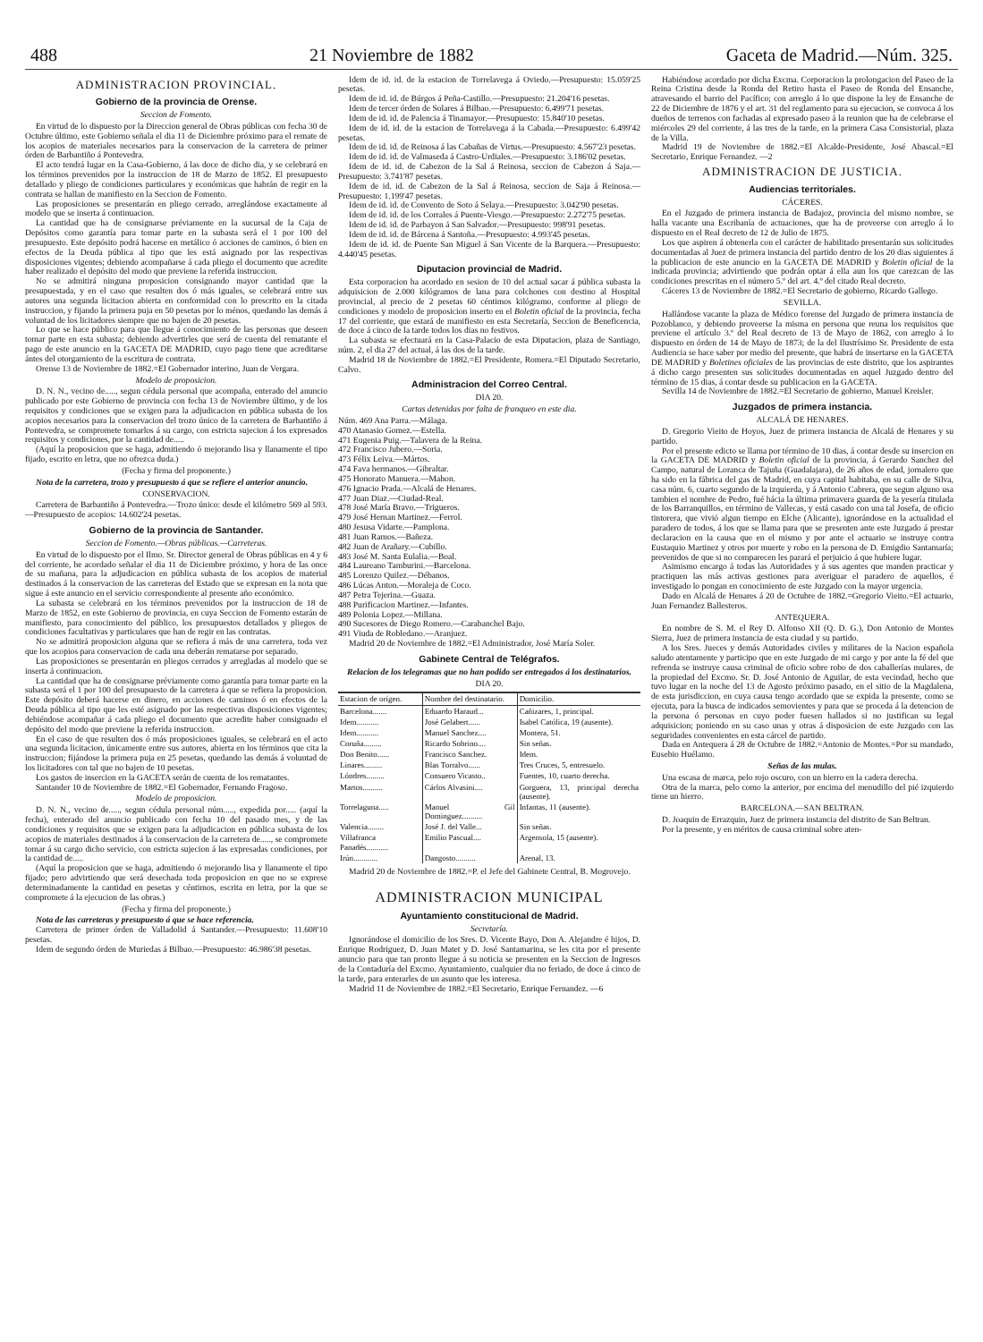488 21 Noviembre de 1882 Gaceta de Madrid.—Núm. 325.
ADMINISTRACION PROVINCIAL.
Gobierno de la provincia de Orense.
Seccion de Fomento.
En virtud de lo dispuesto por la Direccion general de Obras públicas con fecha 30 de Octubre último, este Gobierno señala el dia 11 de Diciembre próximo para el remate de los acopios de materiales necesarios para la conservacion de la carretera de primer órden de Barbantiño á Pontevedra.
El acto tendrá lugar en la Casa-Gobierno, á las doce de dicho dia, y se celebrará en los términos prevenidos por la instruccion de 18 de Marzo de 1852. El presupuesto detallado y pliego de condiciones particulares y económicas que habrán de regir en la contrata se hallan de manifiesto en la Seccion de Fomento.
Las proposiciones se presentarán en pliego cerrado, arreglándose exactamente al modelo que se inserta á continuacion.
La cantidad que ha de consignarse préviamente en la sucursal de la Caja de Depósitos como garantía para tomar parte en la subasta será el 1 por 100 del presupuesto. Este depósito podrá hacerse en metálico ó acciones de caminos, ó bien en efectos de la Deuda pública al tipo que les está asignado por las respectivas disposiciones vigentes; debiendo acompañarse á cada pliego el documento que acredite haber realizado el depósito del modo que previene la referida instruccion.
No se admitirá ninguna proposicion consignando mayor cantidad que la presupuestada, y en el caso que resulten dos ó más iguales, se celebrará entre sus autores una segunda licitacion abierta en conformidad con lo prescrito en la citada instruccion, y fijando la primera puja en 50 pesetas por lo ménos, quedando las demás á voluntad de los licitadores siempre que no bajen de 20 pesetas.
Lo que se hace público para que llegue á conocimiento de las personas que deseen tomar parte en esta subasta; debiendo advertirles que será de cuenta del rematante el pago de este anuncio en la GACETA DE MADRID, cuyo pago tiene que acreditarse ántes del otorgamiento de la escritura de contrata.
Orense 13 de Noviembre de 1882.=El Gobernador interino, Juan de Vergara.
Modelo de proposicion.
D. N. N., vecino de....., segun cédula personal que acompaña, enterado del anuncio publicado por este Gobierno de provincia con fecha 13 de Noviembre último, y de los requisitos y condiciones que se exigen para la adjudicacion en pública subasta de los acopios necesarios para la conservacion del trozo único de la carretera de Barbantiño á Pontevedra, se compromete tomarlos á su cargo, con estricta sujecion á los expresados requisitos y condiciones, por la cantidad de.....
(Aquí la proposicion que se haga, admitiendo ó mejorando lisa y llanamente el tipo fijado, escrito en letra, que no ofrezca duda.)
(Fecha y firma del proponente.)
Nota de la carretera, trozo y presupuesto á que se refiere el anterior anuncio.
CONSERVACION.
Carretera de Barbantiño á Pontevedra.—Trozo único: desde el kilómetro 569 al 593.—Presupuesto de acopios: 14.602'24 pesetas.
Gobierno de la provincia de Santander.
Seccion de Fomento.—Obras públicas.—Carreteras.
En virtud de lo dispuesto por el Ilmo. Sr. Director general de Obras públicas en 4 y 6 del corriente, he acordado señalar el dia 11 de Diciembre próximo, y hora de las once de su mañana, para la adjudicacion en pública subasta de los acopios de material destinados á la conservacion de las carreteras del Estado que se expresan en la nota que sigue á este anuncio en el servicio correspondiente al presente año económico.
La subasta se celebrará en los términos prevenidos por la instruccion de 18 de Marzo de 1852, en este Gobierno de provincia, en cuya Seccion de Fomento estarán de manifiesto, para conocimiento del público, los presupuestos detallados y pliegos de condiciones facultativas y particulares que han de regir en las contratas.
No se admitirá proposicion alguna que se refiera á más de una carretera, toda vez que los acopios para conservacion de cada una deberán rematarse por separado.
Las proposiciones se presentarán en pliegos cerrados y arregladas al modelo que se inserta á continuacion.
La cantidad que ha de consignarse préviamente como garantía para tomar parte en la subasta será el 1 por 100 del presupuesto de la carretera á que se refiera la proposicion. Este depósito deberá hacerse en dinero, en acciones de caminos ó en efectos de la Deuda pública al tipo que les esté asignado por las respectivas disposiciones vigentes; debiéndose acompañar á cada pliego el documento que acredite haber consignado el depósito del modo que previene la referida instruccion.
En el caso de que resulten dos ó más proposiciones iguales, se celebrará en el acto una segunda licitacion, únicamente entre sus autores, abierta en los términos que cita la instruccion; fijándose la primera puja en 25 pesetas, quedando las demás á voluntad de los licitadores con tal que no bajen de 10 pesetas.
Los gastos de insercion en la GACETA serán de cuenta de los rematantes.
Santander 10 de Noviembre de 1882.=El Gobernador, Fernando Fragoso.
Modelo de proposicion.
D. N. N., vecino de....., segun cédula personal núm....., expedida por..... (aquí la fecha), enterado del anuncio publicado con fecha 10 del pasado mes, y de las condiciones y requisitos que se exigen para la adjudicacion en pública subasta de los acopios de materiales destinados á la conservacion de la carretera de....., se compromete tomar á su cargo dicho servicio, con estricta sujecion á las expresadas condiciones, por la cantidad de.....
(Aquí la proposicion que se haga, admitiendo ó mejorando lisa y llanamente el tipo fijado; pero advirtiendo que será desechada toda proposicion en que no se exprese determinadamente la cantidad en pesetas y céntimos, escrita en letra, por la que se compromete á la ejecucion de las obras.)
(Fecha y firma del proponente.)
Nota de las carreteras y presupuesto á que se hace referencia.
Carretera de primer órden de Valladolid á Santander.—Presupuesto: 11.608'10 pesetas.
Idem de segundo órden de Muriedas á Bilbao.—Presupuesto: 46.986'38 pesetas.
Idem de id. id. de la estacion de Torrelavega á Oviedo.—Presupuesto: 15.059'25 pesetas.
Idem de id. id. de Búrgos á Peña-Castillo.—Presupuesto: 21.204'16 pesetas.
Idem de tercer órden de Solares á Bilbao.—Presupuesto: 6.499'71 pesetas.
Idem de id. id. de Palencia á Tinamayor.—Presupuesto: 15.840'10 pesetas.
Idem de id. id. de la estacion de Torrelavega á la Cabada.—Presupuesto: 6.499'42 pesetas.
Idem de id. id. de Reinosa á las Cabañas de Virtus.—Presupuesto: 4.567'23 pesetas.
Idem de id. id. de Valmaseda á Castro-Urdiales.—Presupuesto: 3.186'02 pesetas.
Idem de id. id. de Cabezon de la Sal á Reinosa, seccion de Cabezon á Saja.—Presupuesto: 3.741'87 pesetas.
Idem de id. id. de Cabezon de la Sal á Reinosa, seccion de Saja á Reinosa.—Presupuesto: 1.199'47 pesetas.
Idem de id. id. de Convento de Soto á Selaya.—Presupuesto: 3.042'90 pesetas.
Idem de id. id. de los Corrales á Puente-Viesgo.—Presupuesto: 2.272'75 pesetas.
Idem de id. id. de Parbayon á San Salvador.—Presupuesto: 998'91 pesetas.
Idem de id. id. de Bárcena á Santoña.—Presupuesto: 4.993'45 pesetas.
Idem de id. id. de Puente San Miguel á San Vicente de la Barquera.—Presupuesto: 4.440'45 pesetas.
Diputacion provincial de Madrid.
Esta corporacion ha acordado en sesion de 10 del actual sacar á pública subasta la adquisicion de 2.000 kilógramos de lana para colchones con destino al Hospital provincial, al precio de 2 pesetas 60 céntimos kilógramo, conforme al pliego de condiciones y modelo de proposicion inserto en el Boletin oficial de la provincia, fecha 17 del corriente, que estará de manifiesto en esta Secretaría, Seccion de Beneficencia, de doce á cinco de la tarde todos los dias no festivos.
La subasta se efectuará en la Casa-Palacio de esta Diputacion, plaza de Santiago, núm. 2, el dia 27 del actual, á las dos de la tarde.
Madrid 18 de Noviembre de 1882.=El Presidente, Romera.=El Diputado Secretario, Calvo.
Administracion del Correo Central.
DIA 20.
Cartas detenidas por falta de franqueo en este dia.
Núm. 469 Ana Parra.—Málaga.
470 Atanasio Gomez.—Estella.
471 Eugenia Puig.—Talavera de la Reina.
472 Francisco Jubero.—Soria.
473 Félix Leiva.—Mártos.
474 Fava hermanos.—Gibraltar.
475 Honorato Manuera.—Mahon.
476 Ignacio Prada.—Alcalá de Henares.
477 Juan Diaz.—Ciudad-Real.
478 José María Bravo.—Trigueros.
479 José Hernan Martinez.—Ferrol.
480 Jesusa Vidarte.—Pamplona.
481 Juan Ramos.—Bañeza.
482 Juan de Arañary.—Cubillo.
483 José M. Santa Eulalia.—Boal.
484 Laureano Tamburini.—Barcelona.
485 Lorenzo Quilez.—Débanos.
486 Lúcas Anton.—Moraleja de Coco.
487 Petra Tejerina.—Guaza.
488 Purificacion Martinez.—Infantes.
489 Polonia Lopez.—Millana.
490 Sucesores de Diego Romero.—Carabanchel Bajo.
491 Viuda de Robledano.—Aranjuez.
Madrid 20 de Noviembre de 1882.=El Administrador, José María Soler.
Gabinete Central de Telégrafos.
Relacion de los telegramas que no han podido ser entregados á los destinatarios.
DIA 20.
| Estacion de orígen. | Nombre del destinatario. | Domicilio. |
| --- | --- | --- |
| Barcelona....... | Eduardo Haraud... | Cañizares, 1, principal. |
| Idem........... | José Gelabert...... | Isabel Católica, 19 (ausente). |
| Idem........... | Manuel Sanchez.... | Montera, 51. |
| Coruña......... | Ricardo Sobrino.... | Sin señas. |
| Don Benito...... | Francisco Sanchez. | Idem. |
| Linares......... | Blas Torralvo...... | Tres Cruces, 5, entresuelo. |
| Lóndres......... | Consuero Vicasto.. | Fuentes, 10, cuarto derecha. |
| Martos.......... | Cárlos Alvasini.... | Gorguera, 13, principal derecha (ausente). |
| Torrelaguna..... | Manuel Gil Dominguez.......... | Infantas, 11 (ausente). |
| Valencia........ | José J. del Valle... | Sin señas. |
| Villafranca Panadés........... | Emilio Pascual.... | Argensola, 15 (ausente). |
| Irún............ | Dangosto.......... | Arenal, 13. |
Madrid 20 de Noviembre de 1882.=P. el Jefe del Gabinete Central, B. Mogrovejo.
ADMINISTRACION MUNICIPAL
Ayuntamiento constitucional de Madrid.
Secretaría.
Ignorándose el domicilio de los Sres. D. Vicente Bayo, Don A. Alejandre é hijos, D. Enrique Rodriguez, D. Juan Matet y D. José Santamarina, se les cita por el presente anuncio para que tan pronto llegue á su noticia se presenten en la Seccion de Ingresos de la Contaduría del Excmo. Ayuntamiento, cualquier dia no feriado, de doce á cinco de la tarde, para enterarles de un asunto que les interesa.
Madrid 11 de Noviembre de 1882.=El Secretario, Enrique Fernandez. —6
Habiéndose acordado por dicha Excma. Corporacion la prolongacion del Paseo de la Reina Cristina desde la Ronda del Retiro hasta el Paseo de Ronda del Ensanche, atravesando el barrio del Pacífico; con arreglo á lo que dispone la ley de Ensanche de 22 de Diciembre de 1876 y el art. 31 del reglamento para su ejecucion, se convoca á los dueños de terrenos con fachadas al expresado paseo á la reunion que ha de celebrarse el miércoles 29 del corriente, á las tres de la tarde, en la primera Casa Consistorial, plaza de la Villa.
Madrid 19 de Noviembre de 1882.=El Alcalde-Presidente, José Abascal.=El Secretario, Enrique Fernandez. —2
ADMINISTRACION DE JUSTICIA.
Audiencias territoriales.
CÁCERES.
En el Juzgado de primera instancia de Badajoz, provincia del mismo nombre, se halla vacante una Escribanía de actuaciones, que ha de proveerse con arreglo á lo dispuesto en el Real decreto de 12 de Julio de 1875.
Los que aspiren á obtenerla con el carácter de habilitado presentarán sus solicitudes documentadas al Juez de primera instancia del partido dentro de los 20 dias siguientes á la publicacion de este anuncio en la GACETA DE MADRID y Boletin oficial de la indicada provincia; advirtiendo que podrán optar á ella aun los que carezcan de las condiciones prescritas en el número 5.º del art. 4.º del citado Real decreto.
Cáceres 13 de Noviembre de 1882.=El Secretario de gobierno, Ricardo Gallego.
SEVILLA.
Hallándose vacante la plaza de Médico forense del Juzgado de primera instancia de Pozoblanco, y debiendo proveerse la misma en persona que reuna los requisitos que previene el artículo 3.º del Real decreto de 13 de Mayo de 1862, con arreglo á lo dispuesto en órden de 14 de Mayo de 1873; de la del Ilustrísimo Sr. Presidente de esta Audiencia se hace saber por medio del presente, que habrá de insertarse en la GACETA DE MADRID y Boletines oficiales de las provincias de este distrito, que los aspirantes á dicho cargo presenten sus solicitudes documentadas en aquel Juzgado dentro del término de 15 dias, á contar desde su publicacion en la GACETA.
Sevilla 14 de Noviembre de 1882.=El Secretario de gobierno, Manuel Kreisler.
Juzgados de primera instancia.
ALCALÁ DE HENARES.
D. Gregorio Vieito de Hoyos, Juez de primera instancia de Alcalá de Henares y su partido.
Por el presente edicto se llama por término de 10 dias, á contar desde su insercion en la GACETA DE MADRID y Boletin oficial de la provincia, á Gerardo Sanchez del Campo, natural de Loranca de Tajuña (Guadalajara), de 26 años de edad, jornalero que ha sido en la fábrica del gas de Madrid, en cuya capital habitaba, en su calle de Silva, casa núm. 6, cuarto segundo de la izquierda, y á Antonio Cabrera, que segun alguno usa tambien el nombre de Pedro, fué hácia la última primavera guarda de la yesería titulada de los Barranquillos, en término de Vallecas, y está casado con una tal Josefa, de oficio tintorera, que vivió algun tiempo en Elche (Alicante), ignorándose en la actualidad el paradero de todos, á los que se llama para que se presenten ante este Juzgado á prestar declaracion en la causa que en el mismo y por ante el actuario se instruye contra Eustaquio Martinez y otros por muerte y robo en la persona de D. Emigdio Santamaría; prevenidos de que si no comparecen les parará el perjuicio á que hubiere lugar.
Asimismo encargo á todas las Autoridades y á sus agentes que manden practicar y practiquen las más activas gestiones para averiguar el paradero de aquellos, é investigado lo pongan en conocimiento de este Juzgado con la mayor urgencia.
Dado en Alcalá de Henares á 20 de Octubre de 1882.=Gregorio Vieito.=El actuario, Juan Fernandez Ballesteros.
ANTEQUERA.
En nombre de S. M. el Rey D. Alfonso XII (Q. D. G.), Don Antonio de Montes Sierra, Juez de primera instancia de esta ciudad y su partido.
A los Sres. Jueces y demás Autoridades civiles y militares de la Nacion española saludo atentamente y participo que en este Juzgado de mi cargo y por ante la fé del que refrenda se instruye causa criminal de oficio sobre robo de dos caballerías mulares, de la propiedad del Excmo. Sr. D. José Antonio de Aguilar, de esta vecindad, hecho que tuvo lugar en la noche del 13 de Agosto próximo pasado, en el sitio de la Magdalena, de esta jurisdiccion, en cuya causa tengo acordado que se expida la presente, como se ejecuta, para la busca de indicados semovientes y para que se proceda á la detencion de la persona ó personas en cuyo poder fuesen hallados si no justifican su legal adquisicion; poniendo en su caso unas y otras á disposicion de este Juzgado con las seguridades convenientes en esta cárcel de partido.
Dada en Antequera á 28 de Octubre de 1882.=Antonio de Montes.=Por su mandado, Eusebio Huélamo.
Señas de las mulas.
Una escasa de marca, pelo rojo oscuro, con un hierro en la cadera derecha.
Otra de la marca, pelo como la anterior, por encima del menudillo del pié izquierdo tiene un hierro.
BARCELONA.—SAN BELTRAN.
D. Joaquin de Errazquin, Juez de primera instancia del distrito de San Beltran.
Por la presente, y en méritos de causa criminal sobre aten-